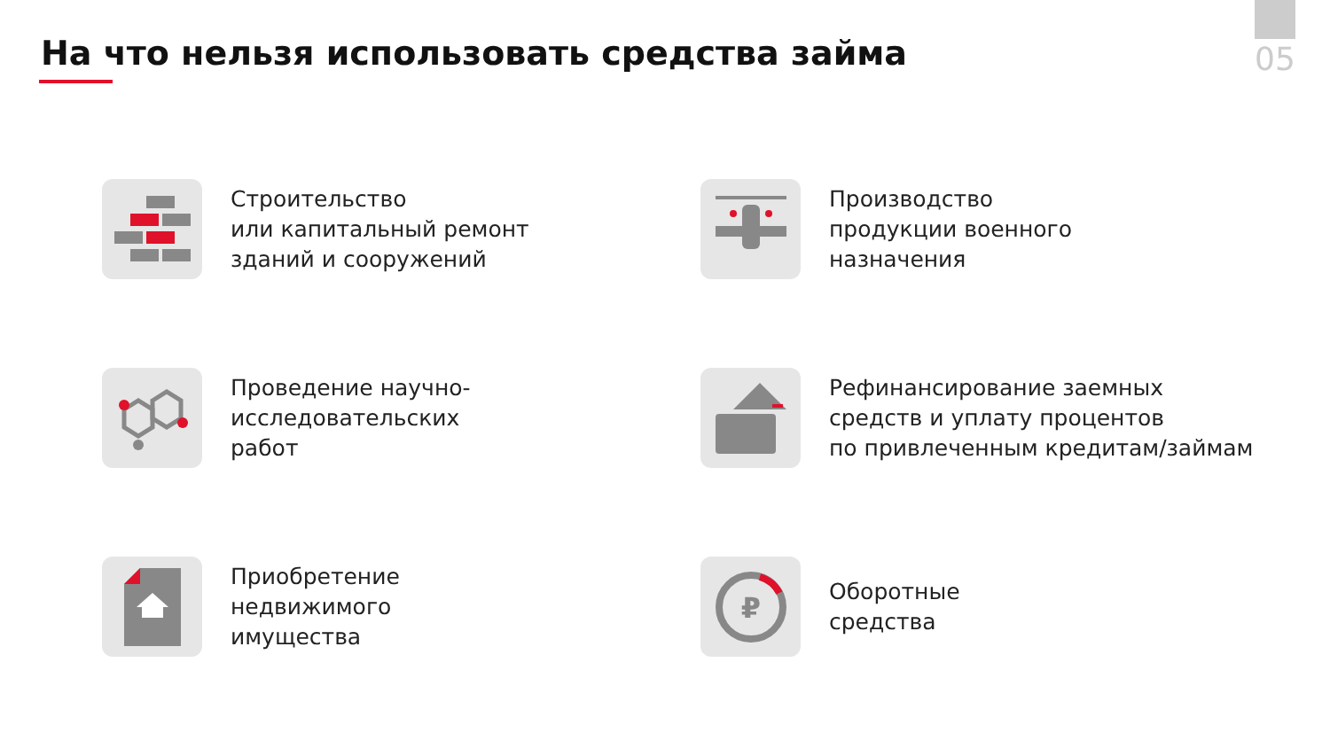05
На что нельзя использовать средства займа
Строительство
или капитальный ремонт
зданий и сооружений
Производство
продукции военного
назначения
Проведение научно-
исследовательских
работ
Рефинансирование заемных
средств и уплату процентов
по привлеченным кредитам/займам
Приобретение
недвижимого
имущества
₽
Оборотные
средства